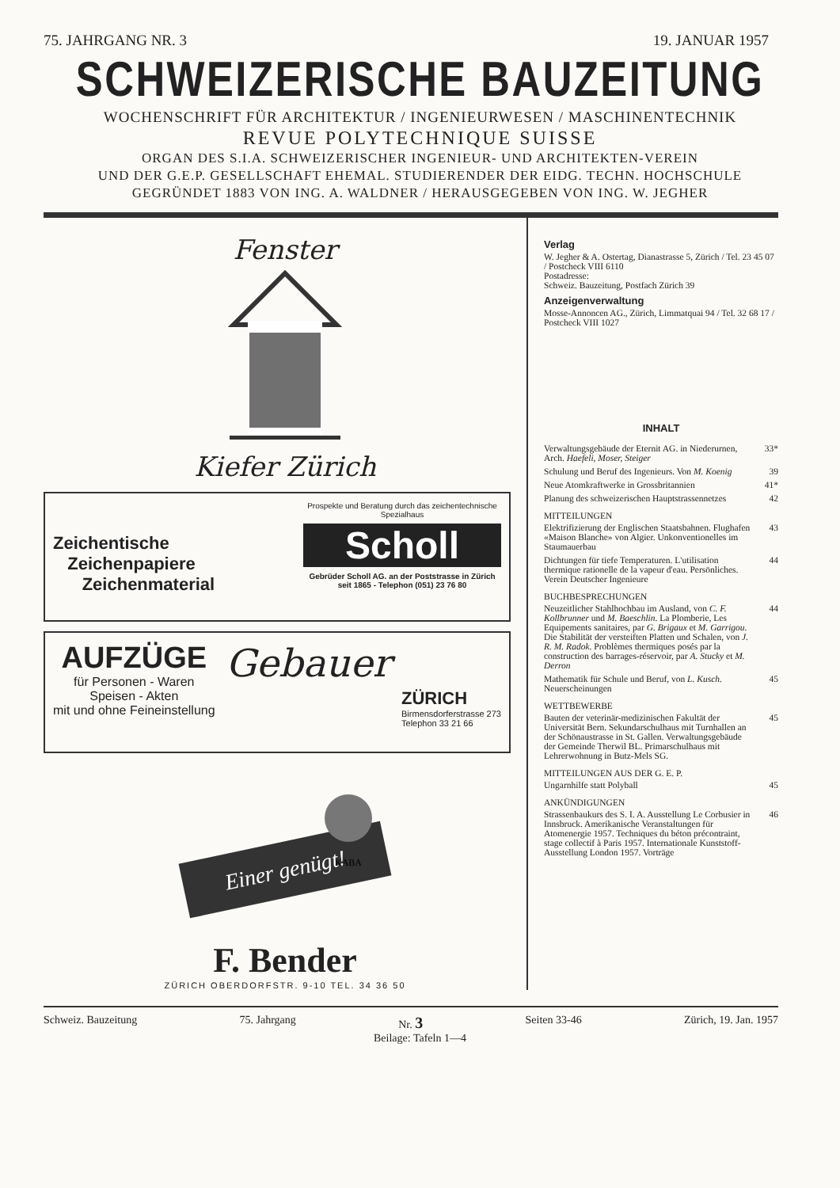75. JAHRGANG NR. 3 19. JANUAR 1957
SCHWEIZERISCHE BAUZEITUNG
WOCHENSCHRIFT FÜR ARCHITEKTUR / INGENIEURWESEN / MASCHINENTECHNIK
REVUE POLYTECHNIQUE SUISSE
ORGAN DES S.I.A. SCHWEIZERISCHER INGENIEUR- UND ARCHITEKTEN-VEREIN
UND DER G.E.P. GESELLSCHAFT EHEMAL. STUDIERENDER DER EIDG. TECHN. HOCHSCHULE
GEGRÜNDET 1883 VON ING. A. WALDNER / HERAUSGEGEBEN VON ING. W. JEGHER
Fenster
Kiefer Zürich
Zeichentische
Zeichenpapiere
Zeichenmaterial
Prospekte und Beratung durch das zeichentechnische Spezialhaus
Scholl
Gebrüder Scholl AG. an der Poststrasse in Zürich seit 1865 - Telephon (051) 23 76 80
AUFZÜGE
für Personen - Waren
Speisen - Akten
mit und ohne Feineinstellung
Gebauer
ZÜRICH
Birmensdorferstrasse 273
Telephon 33 21 66
Einer genügt!
KABA
F. Bender
ZÜRICH OBERDORFSTR. 9-10 TEL. 34 36 50
Verlag
W. Jegher & A. Ostertag, Dianastrasse 5, Zürich / Tel. 23 45 07 / Postcheck VIII 6110
Postadresse:
Schweiz. Bauzeitung, Postfach Zürich 39
Anzeigenverwaltung
Mosse-Annoncen AG., Zürich, Limmatquai 94 / Tel. 32 68 17 / Postcheck VIII 1027
INHALT
Verwaltungsgebäude der Eternit AG. in Niederurnen, Arch. Haefeli, Moser, Steiger 33*
Schulung und Beruf des Ingenieurs. Von M. Koenig 39
Neue Atomkraftwerke in Grossbritannien 41*
Planung des schweizerischen Hauptstrassennetzes 42
MITTEILUNGEN
Elektrifizierung der Englischen Staatsbahnen. Flughafen «Maison Blanche» von Algier. Unkonventionelles im Staumauerbau 43
Dichtungen für tiefe Temperaturen. L'utilisation thermique rationelle de la vapeur d'eau. Persönliches. Verein Deutscher Ingenieure 44
BUCHBESPRECHUNGEN
Neuzeitlicher Stahlhochbau im Ausland, von C. F. Kollbrunner und M. Baeschlin. La Plomberie, Les Equipements sanitaires, par G. Brigaux et M. Garrigou. Die Stabilität der versteiften Platten und Schalen, von J. R. M. Radok. Problèmes thermiques posés par la construction des barrages-réservoir, par A. Stucky et M. Derron 44
Mathematik für Schule und Beruf, von L. Kusch. Neuerscheinungen 45
WETTBEWERBE
Bauten der veterinär-medizinischen Fakultät der Universität Bern. Sekundarschulhaus mit Turnhallen an der Schönaustrasse in St. Gallen. Verwaltungsgebäude der Gemeinde Therwil BL. Primarschulhaus mit Lehrerwohnung in Butz-Mels SG. 45
MITTEILUNGEN AUS DER G. E. P.
Ungarnhilfe statt Polyball 45
ANKÜNDIGUNGEN
Strassenbaukurs des S. I. A. Ausstellung Le Corbusier in Innsbruck. Amerikanische Veranstaltungen für Atomenergie 1957. Techniques du béton précontraint, stage collectif à Paris 1957. Internationale Kunststoff-Ausstellung London 1957. Vorträge 46
Schweiz. Bauzeitung 75. Jahrgang Nr. 3 Seiten 33-46 Zürich, 19. Jan. 1957
Beilage: Tafeln 1—4